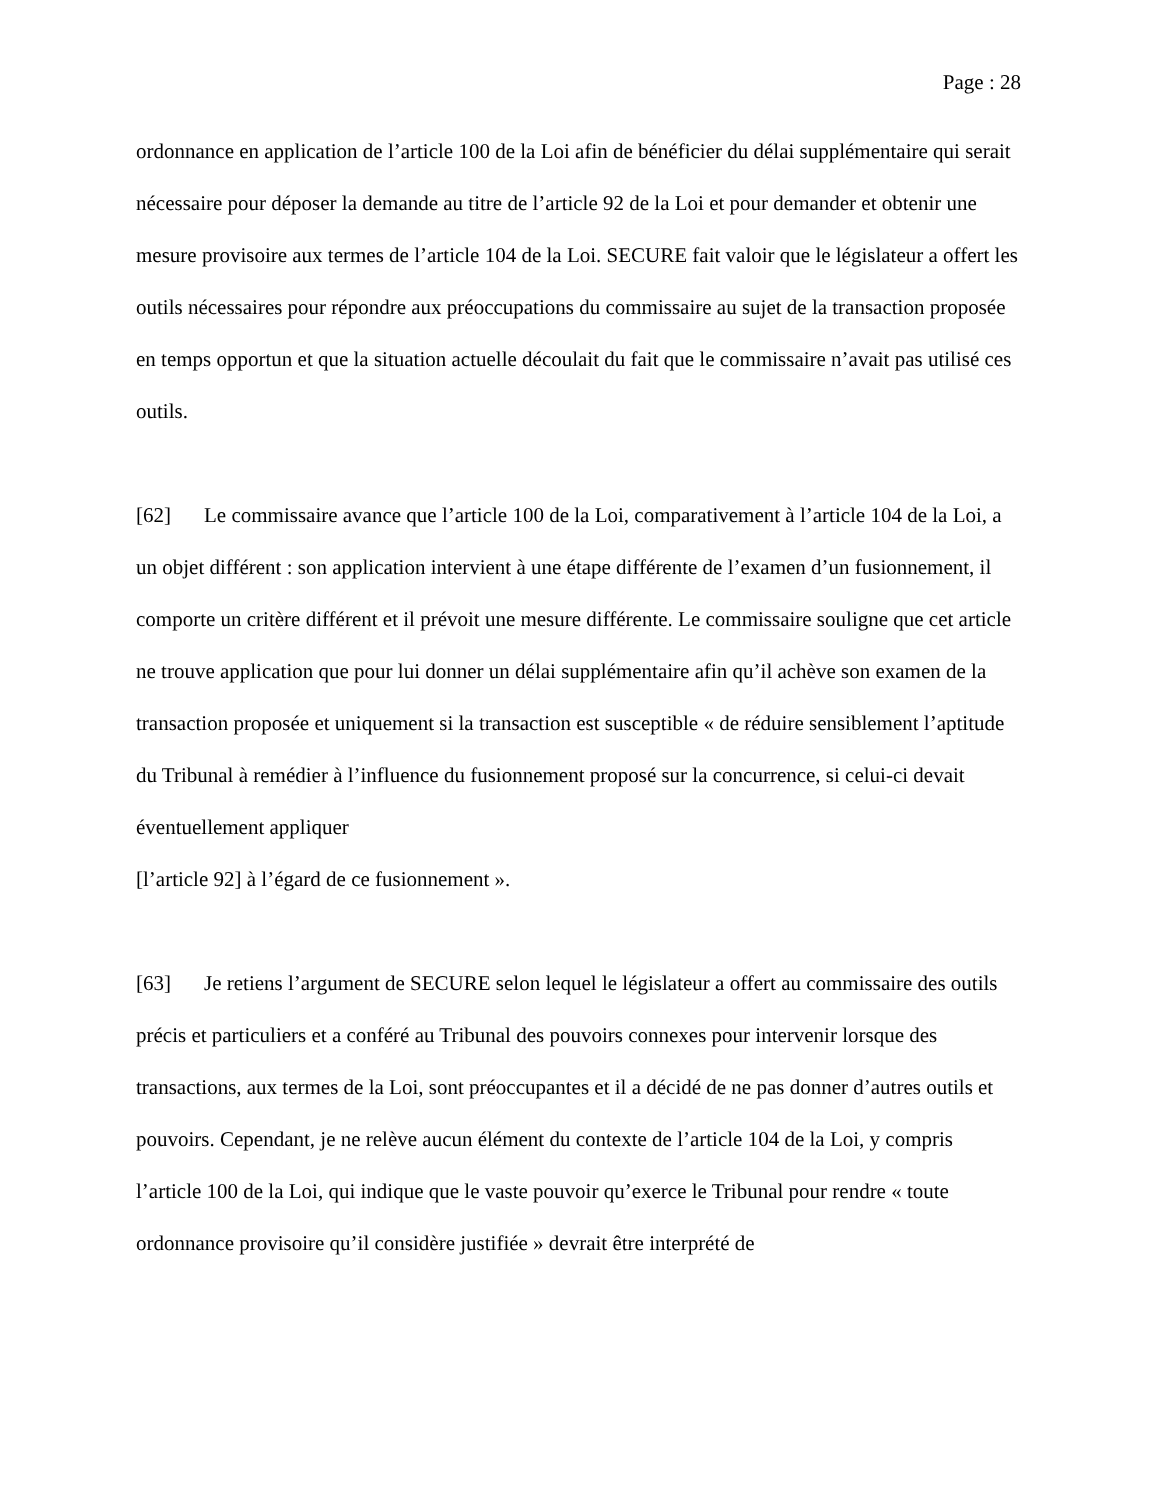Page : 28
ordonnance en application de l’article 100 de la Loi afin de bénéficier du délai supplémentaire qui serait nécessaire pour déposer la demande au titre de l’article 92 de la Loi et pour demander et obtenir une mesure provisoire aux termes de l’article 104 de la Loi. SECURE fait valoir que le législateur a offert les outils nécessaires pour répondre aux préoccupations du commissaire au sujet de la transaction proposée en temps opportun et que la situation actuelle découlait du fait que le commissaire n’avait pas utilisé ces outils.
[62] Le commissaire avance que l’article 100 de la Loi, comparativement à l’article 104 de la Loi, a un objet différent : son application intervient à une étape différente de l’examen d’un fusionnement, il comporte un critère différent et il prévoit une mesure différente. Le commissaire souligne que cet article ne trouve application que pour lui donner un délai supplémentaire afin qu’il achève son examen de la transaction proposée et uniquement si la transaction est susceptible « de réduire sensiblement l’aptitude du Tribunal à remédier à l’influence du fusionnement proposé sur la concurrence, si celui-ci devait éventuellement appliquer
[l’article 92] à l’égard de ce fusionnement ».
[63] Je retiens l’argument de SECURE selon lequel le législateur a offert au commissaire des outils précis et particuliers et a conféré au Tribunal des pouvoirs connexes pour intervenir lorsque des transactions, aux termes de la Loi, sont préoccupantes et il a décidé de ne pas donner d’autres outils et pouvoirs. Cependant, je ne relève aucun élément du contexte de l’article 104 de la Loi, y compris l’article 100 de la Loi, qui indique que le vaste pouvoir qu’exerce le Tribunal pour rendre « toute ordonnance provisoire qu’il considère justifiée » devrait être interprété de